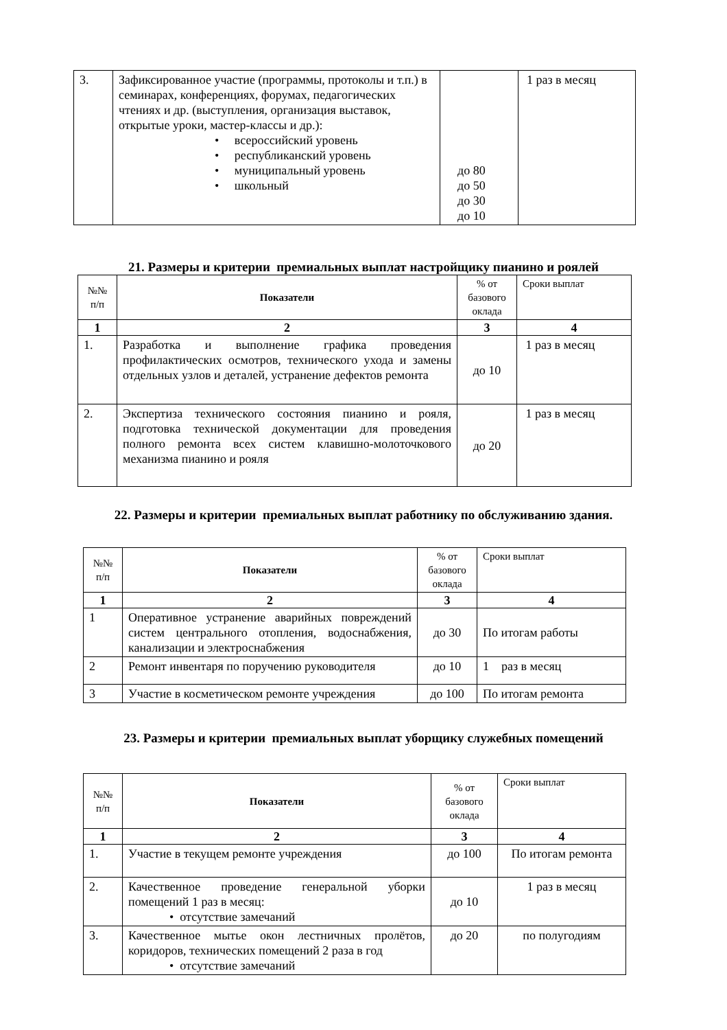| 3. | Зафиксированное участие (программы, протоколы и т.п.) в семинарах, конференциях, форумах, педагогических чтениях и др. (выступления, организация выставок, открытые уроки, мастер-классы и др.): • всероссийский уровень • республиканский уровень • муниципальный уровень • школьный | до 80 до 50 до 30 до 10 | 1 раз в месяц |
21. Размеры и критерии премиальных выплат настройщику пианино и роялей
| №№ п/п | Показатели | % от базового оклада | Сроки выплат |
| --- | --- | --- | --- |
| 1 | 2 | 3 | 4 |
| 1. | Разработка и выполнение графика проведения профилактических осмотров, технического ухода и замены отдельных узлов и деталей, устранение дефектов ремонта | до 10 | 1 раз в месяц |
| 2. | Экспертиза технического состояния пианино и рояля, подготовка технической документации для проведения полного ремонта всех систем клавишно-молоточкового механизма пианино и рояля | до 20 | 1 раз в месяц |
22. Размеры и критерии премиальных выплат работнику по обслуживанию здания.
| №№ п/п | Показатели | % от базового оклада | Сроки выплат |
| --- | --- | --- | --- |
| 1 | 2 | 3 | 4 |
| 1 | Оперативное устранение аварийных повреждений систем центрального отопления, водоснабжения, канализации и электроснабжения | до 30 | По итогам работы |
| 2 | Ремонт инвентаря по поручению руководителя | до 10 | 1 раз в месяц |
| 3 | Участие в косметическом ремонте учреждения | до 100 | По итогам ремонта |
23. Размеры и критерии премиальных выплат уборщику служебных помещений
| №№ п/п | Показатели | % от базового оклада | Сроки выплат |
| --- | --- | --- | --- |
| 1 | 2 | 3 | 4 |
| 1. | Участие в текущем ремонте учреждения | до 100 | По итогам ремонта |
| 2. | Качественное проведение генеральной уборки помещений 1 раз в месяц: • отсутствие замечаний | до 10 | 1 раз в месяц |
| 3. | Качественное мытье окон лестничных пролётов, коридоров, технических помещений 2 раза в год • отсутствие замечаний | до 20 | по полугодиям |